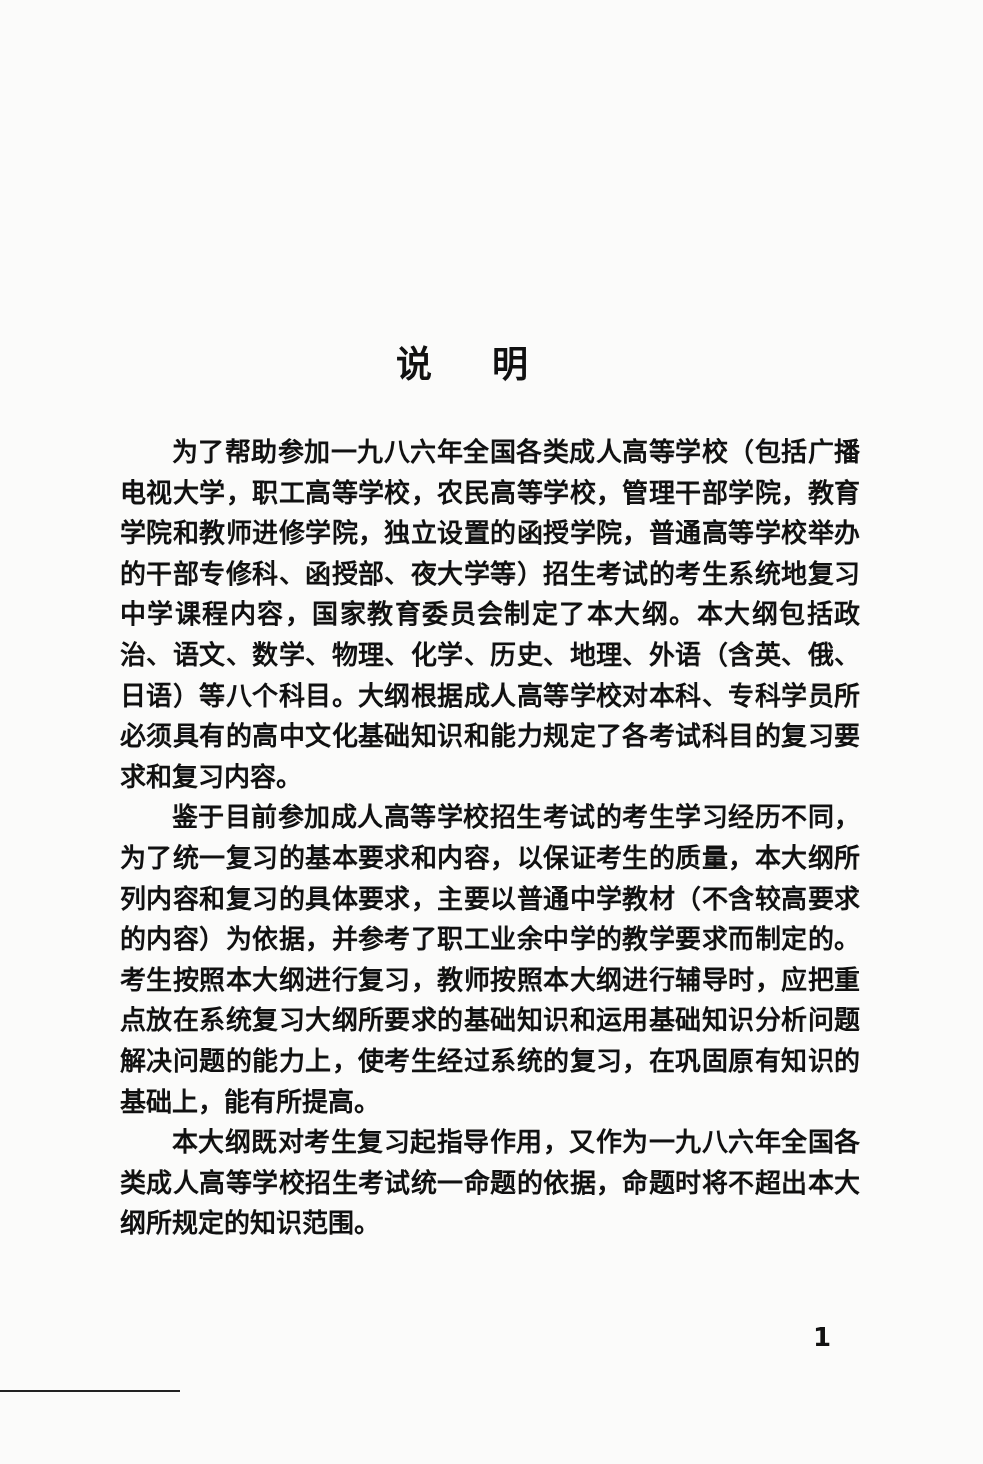说明
为了帮助参加一九八六年全国各类成人高等学校（包括广播电视大学，职工高等学校，农民高等学校，管理干部学院，教育学院和教师进修学院，独立设置的函授学院，普通高等学校举办的干部专修科、函授部、夜大学等）招生考试的考生系统地复习中学课程内容，国家教育委员会制定了本大纲。本大纲包括政治、语文、数学、物理、化学、历史、地理、外语（含英、俄、日语）等八个科目。大纲根据成人高等学校对本科、专科学员所必须具有的高中文化基础知识和能力规定了各考试科目的复习要求和复习内容。
鉴于目前参加成人高等学校招生考试的考生学习经历不同，为了统一复习的基本要求和内容，以保证考生的质量，本大纲所列内容和复习的具体要求，主要以普通中学教材（不含较高要求的内容）为依据，并参考了职工业余中学的教学要求而制定的。考生按照本大纲进行复习，教师按照本大纲进行辅导时，应把重点放在系统复习大纲所要求的基础知识和运用基础知识分析问题解决问题的能力上，使考生经过系统的复习，在巩固原有知识的基础上，能有所提高。
本大纲既对考生复习起指导作用，又作为一九八六年全国各类成人高等学校招生考试统一命题的依据，命题时将不超出本大纲所规定的知识范围。
1